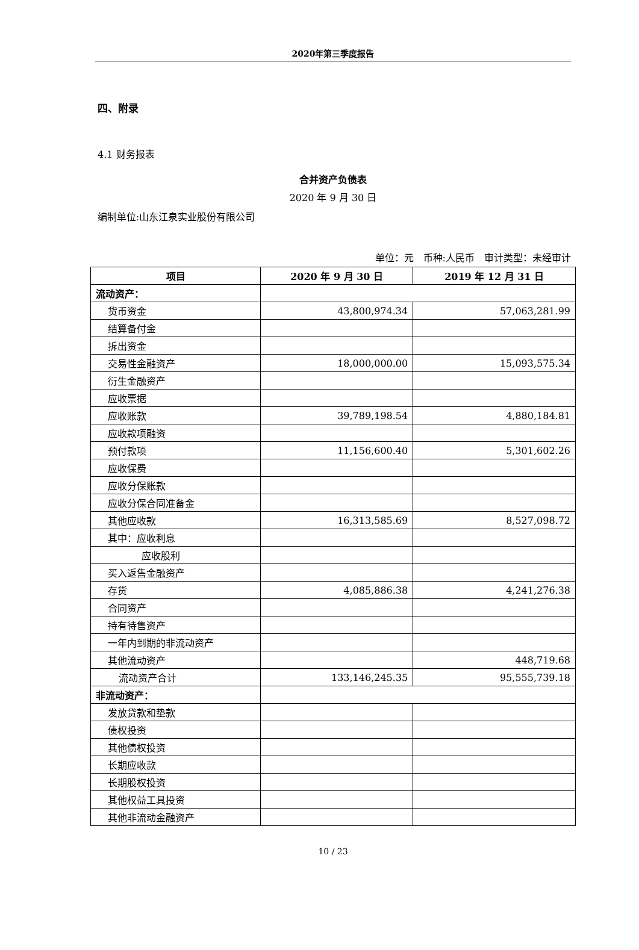2020年第三季度报告
四、附录
4.1 财务报表
合并资产负债表
2020 年 9 月 30 日
编制单位:山东江泉实业股份有限公司
单位：元　币种:人民币　审计类型：未经审计
| 项目 | 2020 年 9 月 30 日 | 2019 年 12 月 31 日 |
| --- | --- | --- |
| 流动资产： | | |
| 货币资金 | 43,800,974.34 | 57,063,281.99 |
| 结算备付金 | | |
| 拆出资金 | | |
| 交易性金融资产 | 18,000,000.00 | 15,093,575.34 |
| 衍生金融资产 | | |
| 应收票据 | | |
| 应收账款 | 39,789,198.54 | 4,880,184.81 |
| 应收款项融资 | | |
| 预付款项 | 11,156,600.40 | 5,301,602.26 |
| 应收保费 | | |
| 应收分保账款 | | |
| 应收分保合同准备金 | | |
| 其他应收款 | 16,313,585.69 | 8,527,098.72 |
| 其中：应收利息 | | |
| 应收股利 | | |
| 买入返售金融资产 | | |
| 存货 | 4,085,886.38 | 4,241,276.38 |
| 合同资产 | | |
| 持有待售资产 | | |
| 一年内到期的非流动资产 | | |
| 其他流动资产 | | 448,719.68 |
| 流动资产合计 | 133,146,245.35 | 95,555,739.18 |
| 非流动资产： | | |
| 发放贷款和垫款 | | |
| 债权投资 | | |
| 其他债权投资 | | |
| 长期应收款 | | |
| 长期股权投资 | | |
| 其他权益工具投资 | | |
| 其他非流动金融资产 | | |
10 / 23